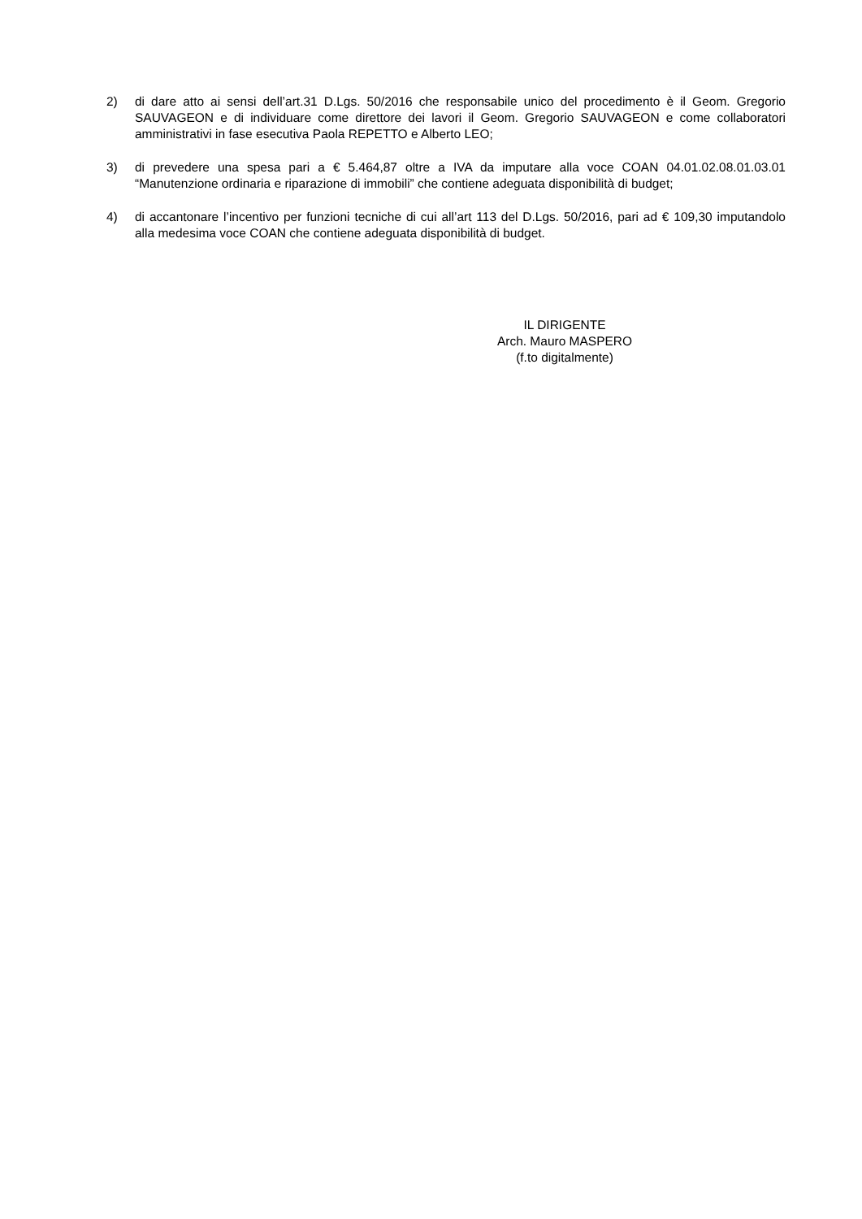2) di dare atto ai sensi dell’art.31 D.Lgs. 50/2016 che responsabile unico del procedimento è il Geom. Gregorio SAUVAGEON e di individuare come direttore dei lavori il Geom. Gregorio SAUVAGEON e come collaboratori amministrativi in fase esecutiva Paola REPETTO e Alberto LEO;
3) di prevedere una spesa pari a € 5.464,87 oltre a IVA da imputare alla voce COAN 04.01.02.08.01.03.01 “Manutenzione ordinaria e riparazione di immobili” che contiene adeguata disponibilità di budget;
4) di accantonare l’incentivo per funzioni tecniche di cui all’art 113 del D.Lgs. 50/2016, pari ad € 109,30 imputandolo alla medesima voce COAN che contiene adeguata disponibilità di budget.
IL DIRIGENTE
Arch. Mauro MASPERO
(f.to digitalmente)